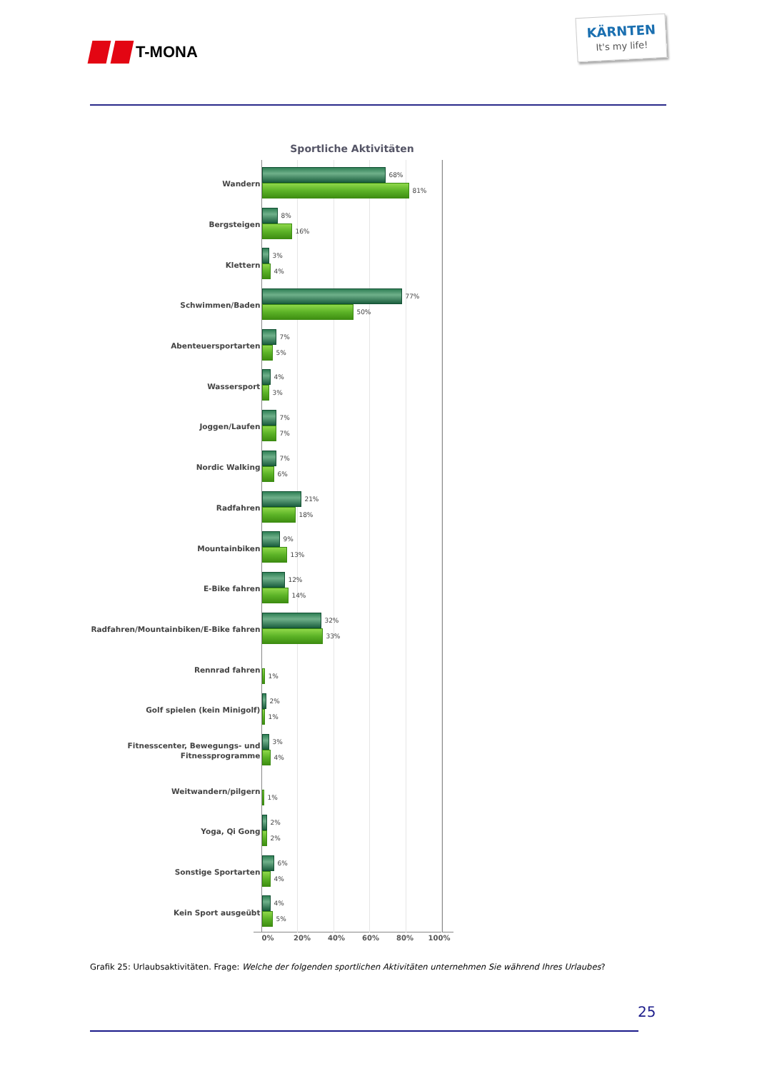T-MONA
KÄRNTEN
It's my life!
Sportliche Aktivitäten
Wandern
68%
81%
Bergsteigen
8%
16%
Klettern
3%
4%
Schwimmen/Baden
77%
50%
Abenteuersportarten
7%
5%
Wassersport
4%
3%
Joggen/Laufen
7%
7%
Nordic Walking
7%
6%
Radfahren
21%
18%
Mountainbiken
9%
13%
E-Bike fahren
12%
14%
Radfahren/Mountainbiken/E-Bike fahren
32%
33%
Rennrad fahren
1%
Golf spielen (kein Minigolf)
2%
1%
Fitnesscenter, Bewegungs- und
Fitnessprogramme
3%
4%
Weitwandern/pilgern
1%
Yoga, Qi Gong
2%
2%
Sonstige Sportarten
6%
4%
Kein Sport ausgeübt
4%
5%
0% 20% 40% 60% 80% 100%
Grafik 25: Urlaubsaktivitäten. Frage: Welche der folgenden sportlichen Aktivitäten unternehmen Sie während Ihres Urlaubes?
25